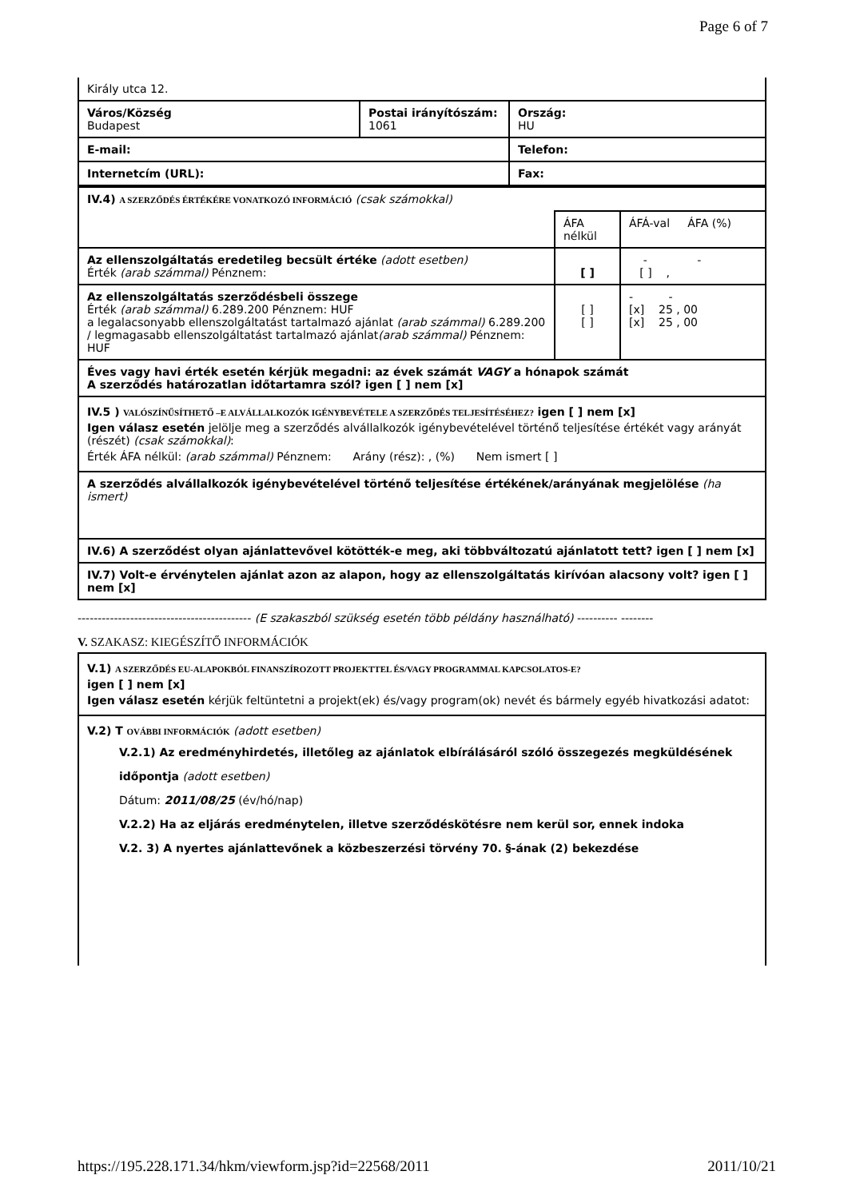Page 6 of 7
| Király utca 12. | | |
| Város/Község Budapest | Postai irányítószám: 1061 | Ország: HU |
| E-mail: | | Telefon: |
| Internetcím (URL): | | Fax: |
| IV.4) A SZERZŐDÉS ÉRTÉKÉRE VONATKOZÓ INFORMÁCIÓ (csak számokkal) | | |
| | ÁFA nélkül | ÁFÁ-val ÁFA (%) |
| Az ellenszolgáltatás eredetileg becsült értéke (adott esetben) Érték (arab számmal) Pénznem: | [ ] | - - [ ] , |
| Az ellenszolgáltatás szerződésbeli összege Érték (arab számmal) 6.289.200 Pénznem: HUF a legalacsonyabb ellenszolgáltatást tartalmazó ajánlat (arab számmal) 6.289.200 / legmagasabb ellenszolgáltatást tartalmazó ajánlat (arab számmal) Pénznem: HUF | [ ] [ ] | - - [x] 25 , 00 [x] 25 , 00 |
| Éves vagy havi érték esetén kérjük megadni: az évek számát VAGY a hónapok számát A szerződés határozatlan időtartamra szól? igen [ ] nem [x] | | |
| IV.5 ) VALÓSZÍNŰSÍTHETŐ –E ALVÁLLALKOZÓK IGÉNYBEVÉTELE A SZERZŐDÉS TELJESÍTÉSÉHEZ? igen [ ] nem [x] Igen válasz esetén jelölje meg a szerződés alvállalkozók igénybevételével történő teljesítése értékét vagy arányát (részét) (csak számokkal) : Érték ÁFA nélkül: (arab számmal) Pénznem: Arány (rész): , (%) Nem ismert [ ] | | |
| A szerződés alvállalkozók igénybevételével történő teljesítése értékének/arányának megjelölése (ha ismert) | | |
| IV.6) A szerződést olyan ajánlattevővel kötötték-e meg, aki többváltozatú ajánlatott tett? igen [ ] nem [x] | | |
| IV.7) Volt-e érvénytelen ajánlat azon az alapon, hogy az ellenszolgáltatás kirívóan alacsony volt? igen [ ] nem [x] | | |
------------------------------------------- (E szakaszból szükség esetén több példány használható) ---------- --------
V. SZAKASZ: KIEGÉSZÍTŐ INFORMÁCIÓK
| V.1) A SZERZŐDÉS EU-ALAPOKBÓL FINANSZÍROZOTT PROJEKTTEL ÉS/VAGY PROGRAMMAL KAPCSOLATOS-E? igen [ ] nem [x] Igen válasz esetén kérjük feltüntetni a projekt(ek) és/vagy program(ok) nevét és bármely egyéb hivatkozási adatot: |
| V.2) T OVÁBBI INFORMÁCIÓK (adott esetben) V.2.1) Az eredményhirdetés, illetőleg az ajánlatok elbírálásáról szóló összegezés megküldésének időpontja (adott esetben) Dátum: 2011/08/25 (év/hó/nap) V.2.2) Ha az eljárás eredménytelen, illetve szerződéskötésre nem kerül sor, ennek indoka V.2. 3) A nyertes ajánlattevőnek a közbeszerzési törvény 70. §-ának (2) bekezdése |
https://195.228.171.34/hkm/viewform.jsp?id=22568/2011 2011/10/21